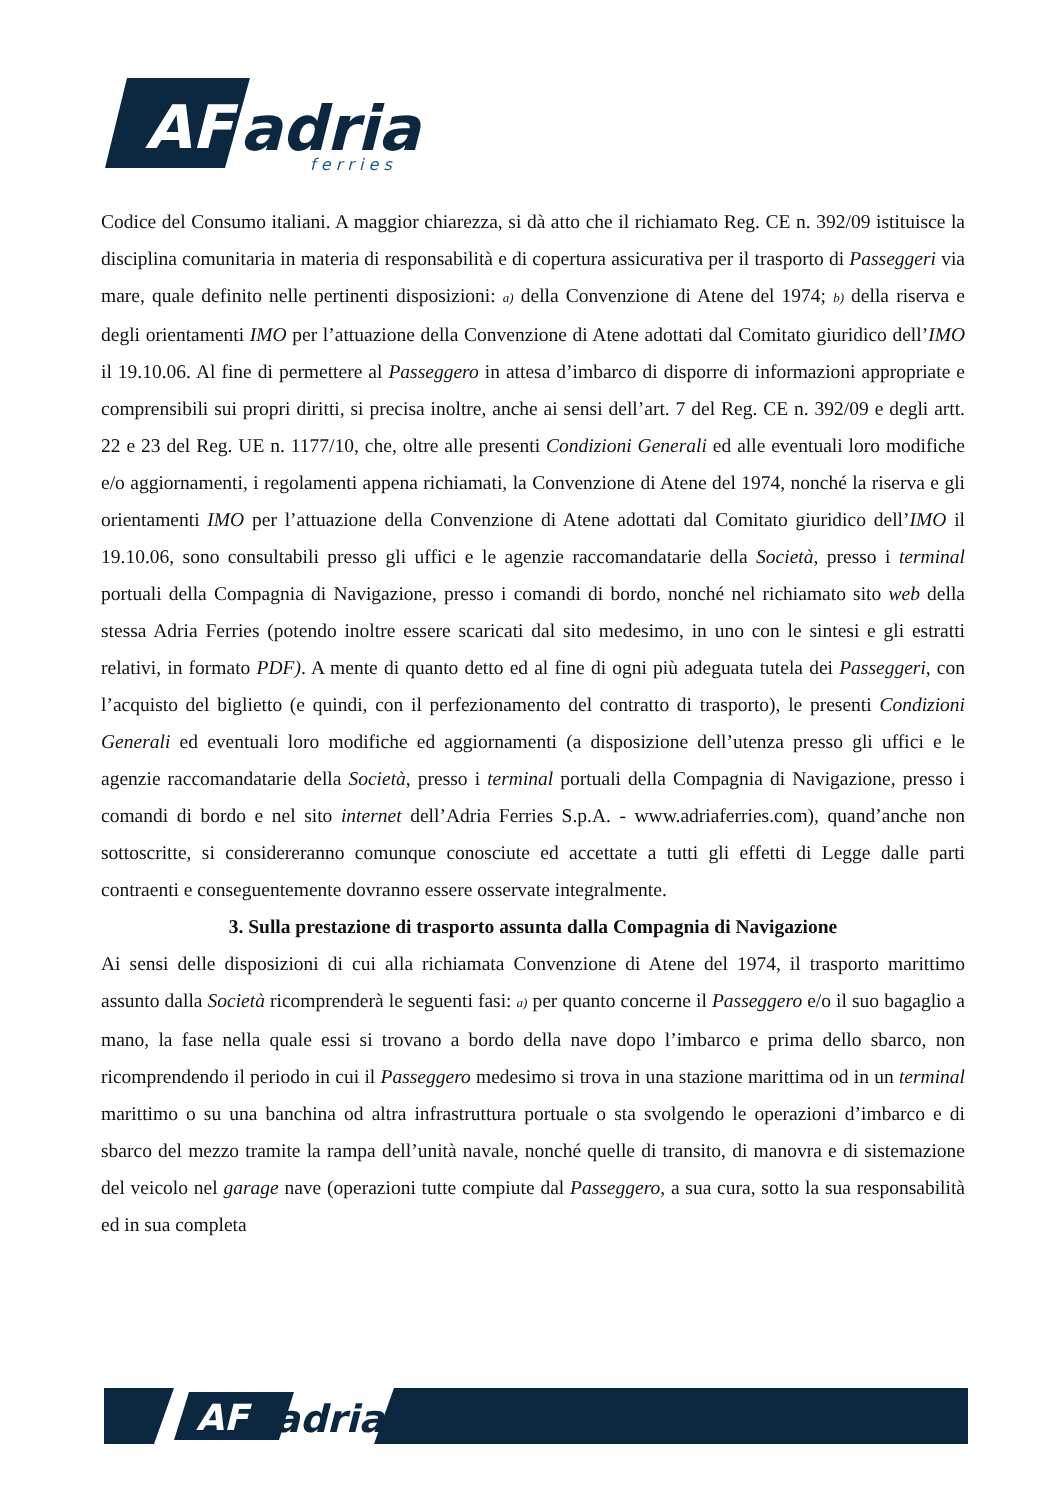AF
adria
f e r r i e s
Codice del Consumo italiani. A maggior chiarezza, si dà atto che il richiamato Reg. CE n. 392/09 istituisce la disciplina comunitaria in materia di responsabilità e di copertura assicurativa per il trasporto di Passeggeri via mare, quale definito nelle pertinenti disposizioni: a) della Convenzione di Atene del 1974; b) della riserva e degli orientamenti IMO per l’attuazione della Convenzione di Atene adottati dal Comitato giuridico dell’IMO il 19.10.06. Al fine di permettere al Passeggero in attesa d’imbarco di disporre di informazioni appropriate e comprensibili sui propri diritti, si precisa inoltre, anche ai sensi dell’art. 7 del Reg. CE n. 392/09 e degli artt. 22 e 23 del Reg. UE n. 1177/10, che, oltre alle presenti Condizioni Generali ed alle eventuali loro modifiche e/o aggiornamenti, i regolamenti appena richiamati, la Convenzione di Atene del 1974, nonché la riserva e gli orientamenti IMO per l’attuazione della Convenzione di Atene adottati dal Comitato giuridico dell’IMO il 19.10.06, sono consultabili presso gli uffici e le agenzie raccomandatarie della Società, presso i terminal portuali della Compagnia di Navigazione, presso i comandi di bordo, nonché nel richiamato sito web della stessa Adria Ferries (potendo inoltre essere scaricati dal sito medesimo, in uno con le sintesi e gli estratti relativi, in formato PDF). A mente di quanto detto ed al fine di ogni più adeguata tutela dei Passeggeri, con l’acquisto del biglietto (e quindi, con il perfezionamento del contratto di trasporto), le presenti Condizioni Generali ed eventuali loro modifiche ed aggiornamenti (a disposizione dell’utenza presso gli uffici e le agenzie raccomandatarie della Società, presso i terminal portuali della Compagnia di Navigazione, presso i comandi di bordo e nel sito internet dell’Adria Ferries S.p.A. - www.adriaferries.com), quand’anche non sottoscritte, si considereranno comunque conosciute ed accettate a tutti gli effetti di Legge dalle parti contraenti e conseguentemente dovranno essere osservate integralmente.
3. Sulla prestazione di trasporto assunta dalla Compagnia di Navigazione
Ai sensi delle disposizioni di cui alla richiamata Convenzione di Atene del 1974, il trasporto marittimo assunto dalla Società ricomprenderà le seguenti fasi: a) per quanto concerne il Passeggero e/o il suo bagaglio a mano, la fase nella quale essi si trovano a bordo della nave dopo l’imbarco e prima dello sbarco, non ricomprendendo il periodo in cui il Passeggero medesimo si trova in una stazione marittima od in un terminal marittimo o su una banchina od altra infrastruttura portuale o sta svolgendo le operazioni d’imbarco e di sbarco del mezzo tramite la rampa dell’unità navale, nonché quelle di transito, di manovra e di sistemazione del veicolo nel garage nave (operazioni tutte compiute dal Passeggero, a sua cura, sotto la sua responsabilità ed in sua completa
AF
adria